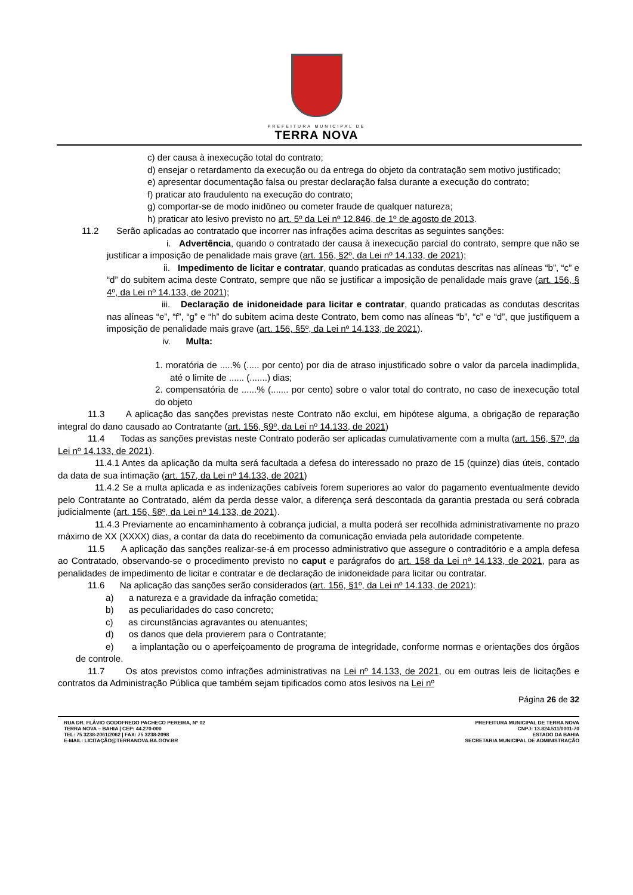PREFEITURA MUNICIPAL DE
TERRA NOVA
c) der causa à inexecução total do contrato;
d) ensejar o retardamento da execução ou da entrega do objeto da contratação sem motivo justificado;
e) apresentar documentação falsa ou prestar declaração falsa durante a execução do contrato;
f) praticar ato fraudulento na execução do contrato;
g) comportar-se de modo inidôneo ou cometer fraude de qualquer natureza;
h) praticar ato lesivo previsto no art. 5º da Lei nº 12.846, de 1º de agosto de 2013.
11.2 Serão aplicadas ao contratado que incorrer nas infrações acima descritas as seguintes sanções:
i. Advertência, quando o contratado der causa à inexecução parcial do contrato, sempre que não se justificar a imposição de penalidade mais grave (art. 156, §2º, da Lei nº 14.133, de 2021);
ii. Impedimento de licitar e contratar, quando praticadas as condutas descritas nas alíneas “b”, “c” e “d” do subitem acima deste Contrato, sempre que não se justificar a imposição de penalidade mais grave (art. 156, § 4º, da Lei nº 14.133, de 2021);
iii. Declaração de inidoneidade para licitar e contratar, quando praticadas as condutas descritas nas alíneas “e”, “f”, “g” e “h” do subitem acima deste Contrato, bem como nas alíneas “b”, “c” e “d”, que justifiquem a imposição de penalidade mais grave (art. 156, §5º, da Lei nº 14.133, de 2021).
iv. Multa:
1. moratória de .....% (..... por cento) por dia de atraso injustificado sobre o valor da parcela inadimplida, até o limite de ...... (.......) dias;
2. compensatória de ......% (....... por cento) sobre o valor total do contrato, no caso de inexecução total do objeto
11.3 A aplicação das sanções previstas neste Contrato não exclui, em hipótese alguma, a obrigação de reparação integral do dano causado ao Contratante (art. 156, §9º, da Lei nº 14.133, de 2021)
11.4 Todas as sanções previstas neste Contrato poderão ser aplicadas cumulativamente com a multa (art. 156, §7º, da Lei nº 14.133, de 2021).
11.4.1 Antes da aplicação da multa será facultada a defesa do interessado no prazo de 15 (quinze) dias úteis, contado da data de sua intimação (art. 157, da Lei nº 14.133, de 2021)
11.4.2 Se a multa aplicada e as indenizações cabíveis forem superiores ao valor do pagamento eventualmente devido pelo Contratante ao Contratado, além da perda desse valor, a diferença será descontada da garantia prestada ou será cobrada judicialmente (art. 156, §8º, da Lei nº 14.133, de 2021).
11.4.3 Previamente ao encaminhamento à cobrança judicial, a multa poderá ser recolhida administrativamente no prazo máximo de XX (XXXX) dias, a contar da data do recebimento da comunicação enviada pela autoridade competente.
11.5 A aplicação das sanções realizar-se-á em processo administrativo que assegure o contraditório e a ampla defesa ao Contratado, observando-se o procedimento previsto no caput e parágrafos do art. 158 da Lei nº 14.133, de 2021, para as penalidades de impedimento de licitar e contratar e de declaração de inidoneidade para licitar ou contratar.
11.6 Na aplicação das sanções serão considerados (art. 156, §1º, da Lei nº 14.133, de 2021):
a) a natureza e a gravidade da infração cometida;
b) as peculiaridades do caso concreto;
c) as circunstâncias agravantes ou atenuantes;
d) os danos que dela provierem para o Contratante;
e) a implantação ou o aperfeiçoamento de programa de integridade, conforme normas e orientações dos órgãos de controle.
11.7 Os atos previstos como infrações administrativas na Lei nº 14.133, de 2021, ou em outras leis de licitações e contratos da Administração Pública que também sejam tipificados como atos lesivos na Lei nº
Página 26 de 32
RUA DR. FLÁVIO GODOFREDO PACHECO PEREIRA, Nº 02
TERRA NOVA – BAHIA | CEP: 44.270-000
TEL: 75 3238-2061/2062 | FAX: 75 3238-2098
E-MAIL: LICITAÇÃO@TERRANOVA.BA.GOV.BR
PREFEITURA MUNICIPAL DE TERRA NOVA
CNPJ: 13.824.511/0001-70
ESTADO DA BAHIA
SECRETARIA MUNICIPAL DE ADMINISTRAÇÃO